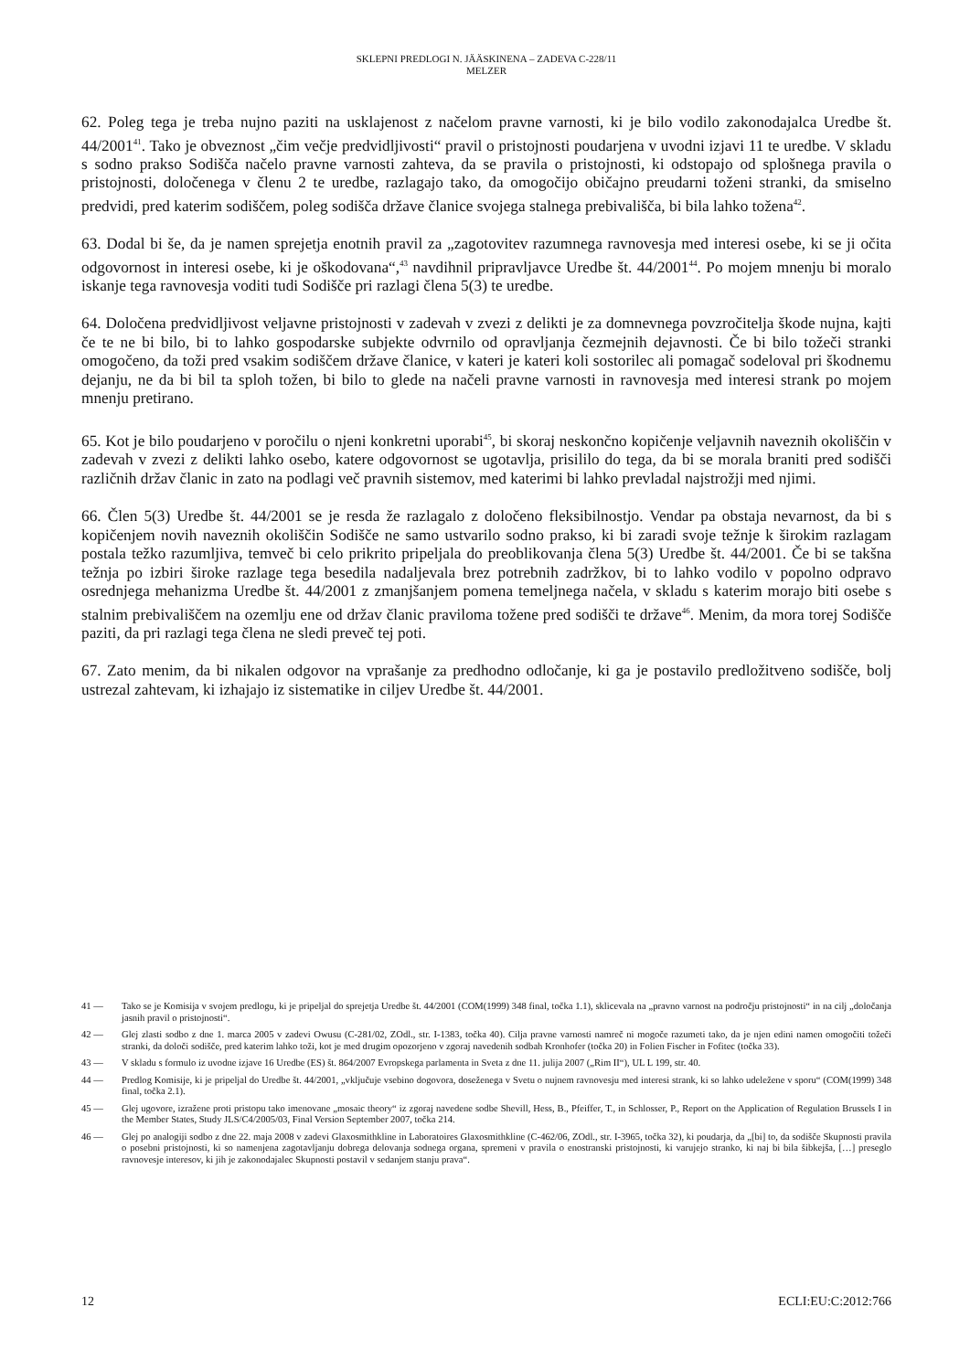SKLEPNI PREDLOGI N. JÄÄSKINENA – ZADEVA C-228/11
MELZER
62. Poleg tega je treba nujno paziti na usklajenost z načelom pravne varnosti, ki je bilo vodilo zakonodajalca Uredbe št. 44/2001<sup>41</sup>. Tako je obveznost „čim večje predvidljivosti“ pravil o pristojnosti poudarjena v uvodni izjavi 11 te uredbe. V skladu s sodno prakso Sodišča načelo pravne varnosti zahteva, da se pravila o pristojnosti, ki odstopajo od splošnega pravila o pristojnosti, določenega v členu 2 te uredbe, razlagajo tako, da omogočijo običajno preudarni toženi stranki, da smiselno predvidi, pred katerim sodiščem, poleg sodišča države članice svojega stalnega prebivališča, bi bila lahko tožena<sup>42</sup>.
63. Dodal bi še, da je namen sprejetja enotnih pravil za „zagotovitev razumnega ravnovesja med interesi osebe, ki se ji očita odgovornost in interesi osebe, ki je oškodovana“,<sup>43</sup> navdihnil pripravljavce Uredbe št. 44/2001<sup>44</sup>. Po mojem mnenju bi moralo iskanje tega ravnovesja voditi tudi Sodišče pri razlagi člena 5(3) te uredbe.
64. Določena predvidljivost veljavne pristojnosti v zadevah v zvezi z delikti je za domnevnega povzročitelja škode nujna, kajti če te ne bi bilo, bi to lahko gospodarske subjekte odvrnilo od opravljanja čezmejnih dejavnosti. Če bi bilo tožeči stranki omogočeno, da toži pred vsakim sodiščem države članice, v kateri je kateri koli sostorilec ali pomagač sodeloval pri škodnemu dejanju, ne da bi bil ta sploh tožen, bi bilo to glede na načeli pravne varnosti in ravnovesja med interesi strank po mojem mnenju pretirano.
65. Kot je bilo poudarjeno v poročilu o njeni konkretni uporabi<sup>45</sup>, bi skoraj neskončno kopičenje veljavnih naveznih okoliščin v zadevah v zvezi z delikti lahko osebo, katere odgovornost se ugotavlja, prisililo do tega, da bi se morala braniti pred sodišči različnih držav članic in zato na podlagi več pravnih sistemov, med katerimi bi lahko prevladal najstrožji med njimi.
66. Člen 5(3) Uredbe št. 44/2001 se je resda že razlagalo z določeno fleksibilnostjo. Vendar pa obstaja nevarnost, da bi s kopičenjem novih naveznih okoliščin Sodišče ne samo ustvarilo sodno prakso, ki bi zaradi svoje težnje k širokim razlagam postala težko razumljiva, temveč bi celo prikrito pripeljala do preoblikovanja člena 5(3) Uredbe št. 44/2001. Če bi se takšna težnja po izbiri široke razlage tega besedila nadaljevala brez potrebnih zadržkov, bi to lahko vodilo v popolno odpravo osrednjega mehanizma Uredbe št. 44/2001 z zmanjšanjem pomena temeljnega načela, v skladu s katerim morajo biti osebe s stalnim prebivališčem na ozemlju ene od držav članic praviloma tožene pred sodišči te države<sup>46</sup>. Menim, da mora torej Sodišče paziti, da pri razlagi tega člena ne sledi preveč tej poti.
67. Zato menim, da bi nikalen odgovor na vprašanje za predhodno odločanje, ki ga je postavilo predložitveno sodišče, bolj ustrezal zahtevam, ki izhajajo iz sistematike in ciljev Uredbe št. 44/2001.
41 — Tako se je Komisija v svojem predlogu, ki je pripeljal do sprejetja Uredbe št. 44/2001 (COM(1999) 348 final, točka 1.1), sklicevala na „pravno varnost na področju pristojnosti“ in na cilj „določanja jasnih pravil o pristojnosti“.
42 — Glej zlasti sodbo z dne 1. marca 2005 v zadevi Owusu (C-281/02, ZOdl., str. I-1383, točka 40). Cilja pravne varnosti namreč ni mogoče razumeti tako, da je njen edini namen omogočiti tožeči stranki, da določi sodišče, pred katerim lahko toži, kot je med drugim opozorjeno v zgoraj navedenih sodbah Kronhofer (točka 20) in Folien Fischer in Fofitec (točka 33).
43 — V skladu s formulo iz uvodne izjave 16 Uredbe (ES) št. 864/2007 Evropskega parlamenta in Sveta z dne 11. julija 2007 („Rim II“), UL L 199, str. 40.
44 — Predlog Komisije, ki je pripeljal do Uredbe št. 44/2001, „vključuje vsebino dogovora, doseženega v Svetu o nujnem ravnovesju med interesi strank, ki so lahko udeležene v sporu“ (COM(1999) 348 final, točka 2.1).
45 — Glej ugovore, izražene proti pristopu tako imenovane „mosaic theory“ iz zgoraj navedene sodbe Shevill, Hess, B., Pfeiffer, T., in Schlosser, P., Report on the Application of Regulation Brussels I in the Member States, Study JLS/C4/2005/03, Final Version September 2007, točka 214.
46 — Glej po analogiji sodbo z dne 22. maja 2008 v zadevi Glaxosmithkline in Laboratoires Glaxosmithkline (C-462/06, ZOdl., str. I-3965, točka 32), ki poudarja, da „[bi] to, da sodišče Skupnosti pravila o posebni pristojnosti, ki so namenjena zagotavljanju dobrega delovanja sodnega organa, spremeni v pravila o enostranski pristojnosti, ki varujejo stranko, ki naj bi bila šibkejša, […] preseglo ravnovesje interesov, ki jih je zakonodajalec Skupnosti postavil v sedanjem stanju prava“.
12 ECLI:EU:C:2012:766